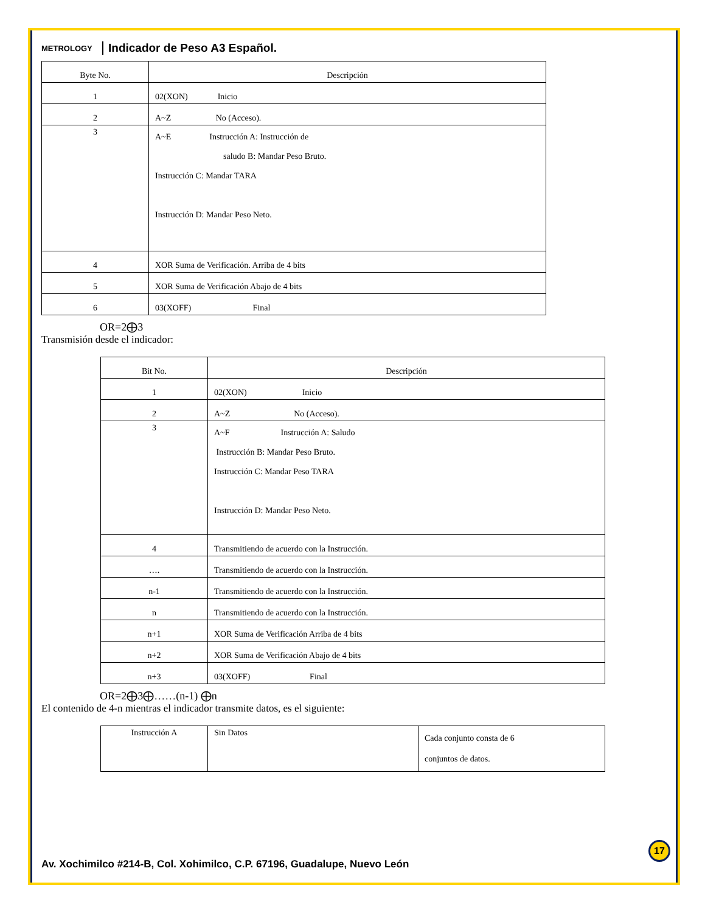METROLOGY
Indicador de Peso A3 Español.
| Byte No. | Descripción |
| --- | --- |
| 1 | 02(XON) Inicio |
| 2 | A~Z No (Acceso). |
| 3 | A~E Instrucción A: Instrucción de saludo B: Mandar Peso Bruto. Instrucción C: Mandar TARA Instrucción D: Mandar Peso Neto. |
| 4 | XOR Suma de Verificación. Arriba de 4 bits |
| 5 | XOR Suma de Verificación Abajo de 4 bits |
| 6 | 03(XOFF) Final |
OR=2⨁3
Transmisión desde el indicador:
| Bit No. | Descripción |
| --- | --- |
| 1 | 02(XON) Inicio |
| 2 | A~Z No (Acceso). |
| 3 | A~F Instrucción A: Saludo Instrucción B: Mandar Peso Bruto. Instrucción C: Mandar Peso TARA Instrucción D: Mandar Peso Neto. |
| 4 | Transmitiendo de acuerdo con la Instrucción. |
| …. | Transmitiendo de acuerdo con la Instrucción. |
| n-1 | Transmitiendo de acuerdo con la Instrucción. |
| n | Transmitiendo de acuerdo con la Instrucción. |
| n+1 | XOR Suma de Verificación Arriba de 4 bits |
| n+2 | XOR Suma de Verificación Abajo de 4 bits |
| n+3 | 03(XOFF) Final |
OR=2⨁3⨁……(n-1) ⨁n
El contenido de 4-n mientras el indicador transmite datos, es el siguiente:
| Instrucción A | Sin Datos | Cada conjunto consta de 6 conjuntos de datos. |
17
Av. Xochimilco #214-B, Col. Xohimilco, C.P. 67196, Guadalupe, Nuevo León